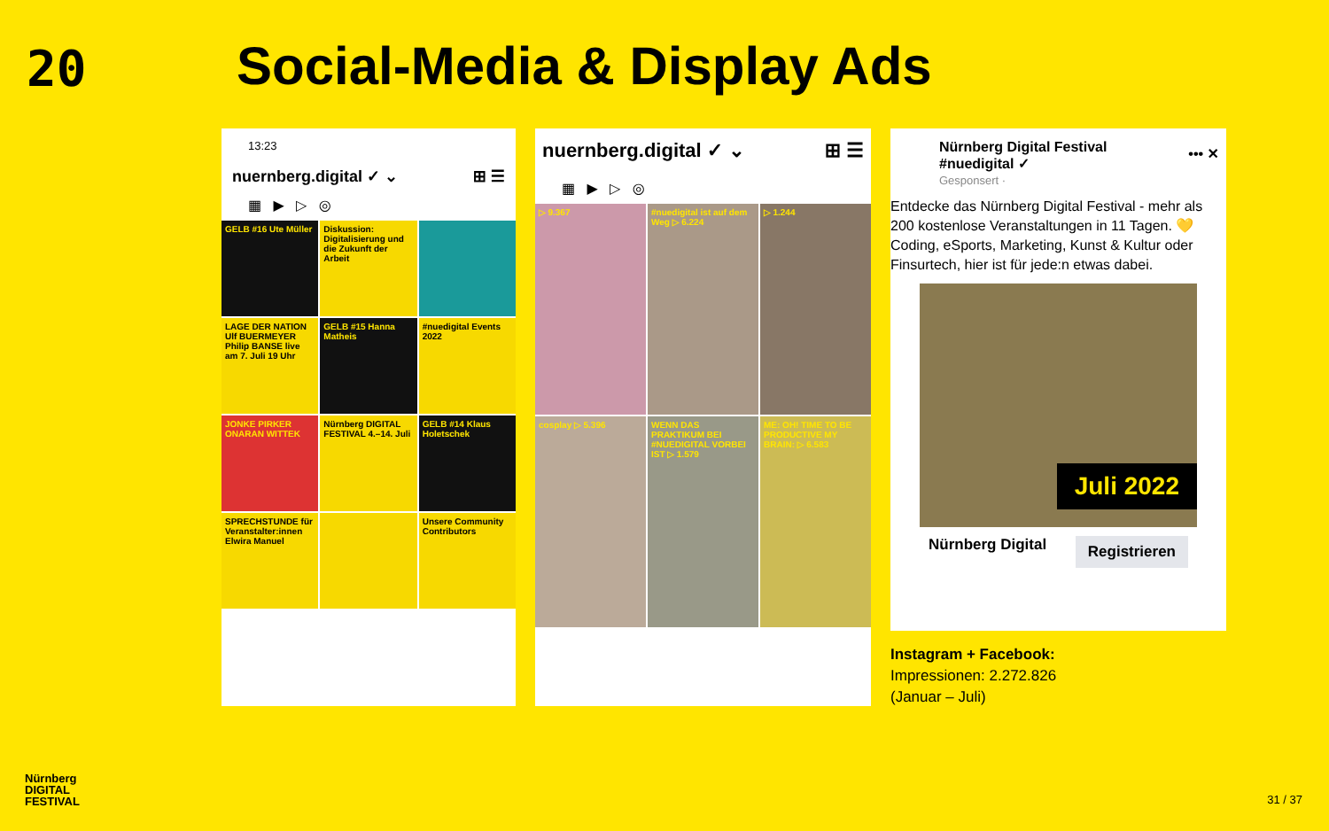20 Social-Media & Display Ads
13:23
nuernberg.digital ✓ ⌄ ⊞ ☰
▦ ▶ ▷ ◎
GELB #16 Ute Müller
Diskussion: Digitalisierung und die Zukunft der Arbeit
LAGE DER NATION Ulf BUERMEYER Philip BANSE live am 7. Juli 19 Uhr
GELB #15 Hanna Matheis
#nuedigital Events 2022
JONKE PIRKER ONARAN WITTEK
Nürnberg DIGITAL FESTIVAL 4.–14. Juli
GELB #14 Klaus Holetschek
SPRECHSTUNDE für Veranstalter:innen Elwira Manuel
Unsere Community Contributors
nuernberg.digital ✓ ⌄ ⊞ ☰
▦ ▶ ▷ ◎
▷ 9.367
#nuedigital ist auf dem Weg ▷ 6.224
▷ 1.244
cosplay ▷ 5.396
WENN DAS PRAKTIKUM BEI #NUEDIGITAL VORBEI IST ▷ 1.579
ME: OH! TIME TO BE PRODUCTIVE MY BRAIN: ▷ 6.583
Nürnberg Digital Festival
#nuedigital ✓
Gesponsert · ••• ✕
Entdecke das Nürnberg Digital Festival - mehr als 200 kostenlose Veranstaltungen in 11 Tagen. 💛 Coding, eSports, Marketing, Kunst & Kultur oder Finsurtech, hier ist für jede:n etwas dabei.
Juli 2022
Nürnberg Digital Registrieren
Instagram + Facebook:
Impressionen: 2.272.826
(Januar – Juli)
Nürnberg
DIGITAL
FESTIVAL
31 / 37